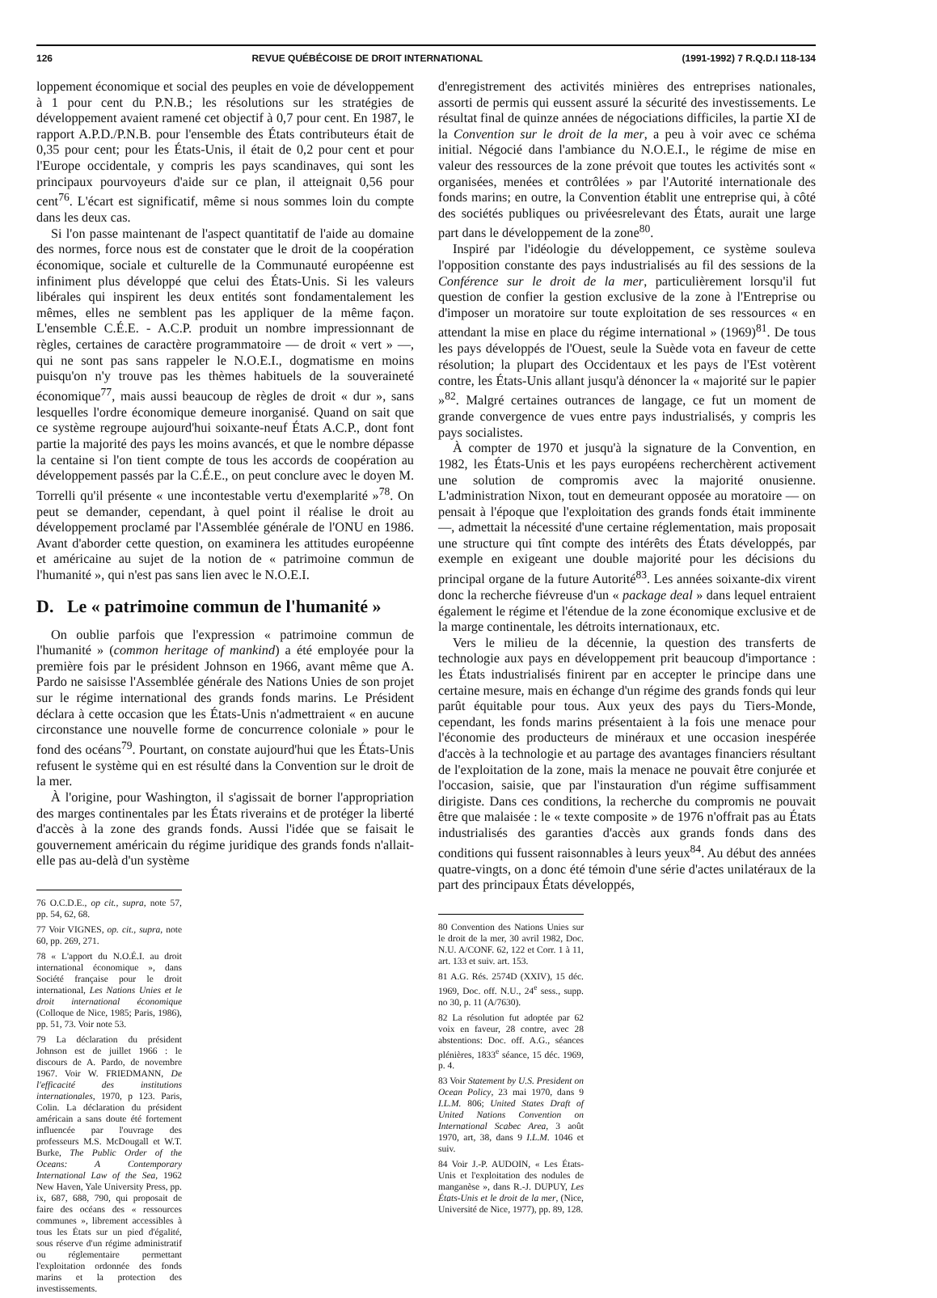126 REVUE QUÉBÉCOISE DE DROIT INTERNATIONAL (1991-1992) 7 R.Q.D.I 118-134
loppement économique et social des peuples en voie de développement à 1 pour cent du P.N.B.; les résolutions sur les stratégies de développement avaient ramené cet objectif à 0,7 pour cent. En 1987, le rapport A.P.D./P.N.B. pour l'ensemble des États contributeurs était de 0,35 pour cent; pour les États-Unis, il était de 0,2 pour cent et pour l'Europe occidentale, y compris les pays scandinaves, qui sont les principaux pourvoyeurs d'aide sur ce plan, il atteignait 0,56 pour cent<sup>76</sup>. L'écart est significatif, même si nous sommes loin du compte dans les deux cas.
Si l'on passe maintenant de l'aspect quantitatif de l'aide au domaine des normes, force nous est de constater que le droit de la coopération économique, sociale et culturelle de la Communauté européenne est infiniment plus développé que celui des États-Unis. Si les valeurs libérales qui inspirent les deux entités sont fondamentalement les mêmes, elles ne semblent pas les appliquer de la même façon. L'ensemble C.É.E. - A.C.P. produit un nombre impressionnant de règles, certaines de caractère programmatoire — de droit « vert » —, qui ne sont pas sans rappeler le N.O.E.I., dogmatisme en moins puisqu'on n'y trouve pas les thèmes habituels de la souveraineté économique<sup>77</sup>, mais aussi beaucoup de règles de droit « dur », sans lesquelles l'ordre économique demeure inorganisé. Quand on sait que ce système regroupe aujourd'hui soixante-neuf États A.C.P., dont font partie la majorité des pays les moins avancés, et que le nombre dépasse la centaine si l'on tient compte de tous les accords de coopération au développement passés par la C.É.E., on peut conclure avec le doyen M. Torrelli qu'il présente « une incontestable vertu d'exemplarité »<sup>78</sup>. On peut se demander, cependant, à quel point il réalise le droit au développement proclamé par l'Assemblée générale de l'ONU en 1986. Avant d'aborder cette question, on examinera les attitudes européenne et américaine au sujet de la notion de « patrimoine commun de l'humanité », qui n'est pas sans lien avec le N.O.E.I.
D. Le « patrimoine commun de l'humanité »
On oublie parfois que l'expression « patrimoine commun de l'humanité » (common heritage of mankind) a été employée pour la première fois par le président Johnson en 1966, avant même que A. Pardo ne saisisse l'Assemblée générale des Nations Unies de son projet sur le régime international des grands fonds marins. Le Président déclara à cette occasion que les États-Unis n'admettraient « en aucune circonstance une nouvelle forme de concurrence coloniale » pour le fond des océans<sup>79</sup>. Pourtant, on constate aujourd'hui que les États-Unis refusent le système qui en est résulté dans la Convention sur le droit de la mer.
À l'origine, pour Washington, il s'agissait de borner l'appropriation des marges continentales par les États riverains et de protéger la liberté d'accès à la zone des grands fonds. Aussi l'idée que se faisait le gouvernement américain du régime juridique des grands fonds n'allait-elle pas au-delà d'un système
76 O.C.D.E., op cit., supra, note 57, pp. 54, 62, 68.
77 Voir VIGNES, op. cit., supra, note 60, pp. 269, 271.
78 « L'apport du N.O.É.I. au droit international économique », dans Société française pour le droit international, Les Nations Unies et le droit international économique (Colloque de Nice, 1985; Paris, 1986), pp. 51, 73. Voir note 53.
79 La déclaration du président Johnson est de juillet 1966 : le discours de A. Pardo, de novembre 1967. Voir W. FRIEDMANN, De l'efficacité des institutions internationales, 1970, p 123. Paris, Colin. La déclaration du président américain a sans doute été fortement influencée par l'ouvrage des professeurs M.S. McDougall et W.T. Burke, The Public Order of the Oceans: A Contemporary International Law of the Sea, 1962 New Haven, Yale University Press, pp. ix, 687, 688, 790, qui proposait de faire des océans des « ressources communes », librement accessibles à tous les États sur un pied d'égalité, sous réserve d'un régime administratif ou réglementaire permettant l'exploitation ordonnée des fonds marins et la protection des investissements.
d'enregistrement des activités minières des entreprises nationales, assorti de permis qui eussent assuré la sécurité des investissements. Le résultat final de quinze années de négociations difficiles, la partie XI de la Convention sur le droit de la mer, a peu à voir avec ce schéma initial. Négocié dans l'ambiance du N.O.E.I., le régime de mise en valeur des ressources de la zone prévoit que toutes les activités sont « organisées, menées et contrôlées » par l'Autorité internationale des fonds marins; en outre, la Convention établit une entreprise qui, à côté des sociétés publiques ou privéesrelevant des États, aurait une large part dans le développement de la zone<sup>80</sup>.
Inspiré par l'idéologie du développement, ce système souleva l'opposition constante des pays industrialisés au fil des sessions de la Conférence sur le droit de la mer, particulièrement lorsqu'il fut question de confier la gestion exclusive de la zone à l'Entreprise ou d'imposer un moratoire sur toute exploitation de ses ressources « en attendant la mise en place du régime international » (1969)<sup>81</sup>. De tous les pays développés de l'Ouest, seule la Suède vota en faveur de cette résolution; la plupart des Occidentaux et les pays de l'Est votèrent contre, les États-Unis allant jusqu'à dénoncer la « majorité sur le papier »<sup>82</sup>. Malgré certaines outrances de langage, ce fut un moment de grande convergence de vues entre pays industrialisés, y compris les pays socialistes.
À compter de 1970 et jusqu'à la signature de la Convention, en 1982, les États-Unis et les pays européens recherchèrent activement une solution de compromis avec la majorité onusienne. L'administration Nixon, tout en demeurant opposée au moratoire — on pensait à l'époque que l'exploitation des grands fonds était imminente —, admettait la nécessité d'une certaine réglementation, mais proposait une structure qui tînt compte des intérêts des États développés, par exemple en exigeant une double majorité pour les décisions du principal organe de la future Autorité<sup>83</sup>. Les années soixante-dix virent donc la recherche fiévreuse d'un « package deal » dans lequel entraient également le régime et l'étendue de la zone économique exclusive et de la marge continentale, les détroits internationaux, etc.
Vers le milieu de la décennie, la question des transferts de technologie aux pays en développement prit beaucoup d'importance : les États industrialisés finirent par en accepter le principe dans une certaine mesure, mais en échange d'un régime des grands fonds qui leur parût équitable pour tous. Aux yeux des pays du Tiers-Monde, cependant, les fonds marins présentaient à la fois une menace pour l'économie des producteurs de minéraux et une occasion inespérée d'accès à la technologie et au partage des avantages financiers résultant de l'exploitation de la zone, mais la menace ne pouvait être conjurée et l'occasion, saisie, que par l'instauration d'un régime suffisamment dirigiste. Dans ces conditions, la recherche du compromis ne pouvait être que malaisée : le « texte composite » de 1976 n'offrait pas au États industrialisés des garanties d'accès aux grands fonds dans des conditions qui fussent raisonnables à leurs yeux<sup>84</sup>. Au début des années quatre-vingts, on a donc été témoin d'une série d'actes unilatéraux de la part des principaux États développés,
80 Convention des Nations Unies sur le droit de la mer, 30 avril 1982, Doc. N.U. A/CONF. 62, 122 et Corr. 1 à 11, art. 133 et suiv. art. 153.
81 A.G. Rés. 2574D (XXIV), 15 déc. 1969, Doc. off. N.U., 24<sup>e</sup> sess., supp. no 30, p. 11 (A/7630).
82 La résolution fut adoptée par 62 voix en faveur, 28 contre, avec 28 abstentions: Doc. off. A.G., séances plénières, 1833<sup>e</sup> séance, 15 déc. 1969, p. 4.
83 Voir Statement by U.S. President on Ocean Policy, 23 mai 1970, dans 9 I.L.M. 806; United States Draft of United Nations Convention on International Scabec Area, 3 août 1970, art, 38, dans 9 I.L.M. 1046 et suiv.
84 Voir J.-P. AUDOIN, « Les États-Unis et l'exploitation des nodules de manganèse », dans R.-J. DUPUY, Les États-Unis et le droit de la mer, (Nice, Université de Nice, 1977), pp. 89, 128.